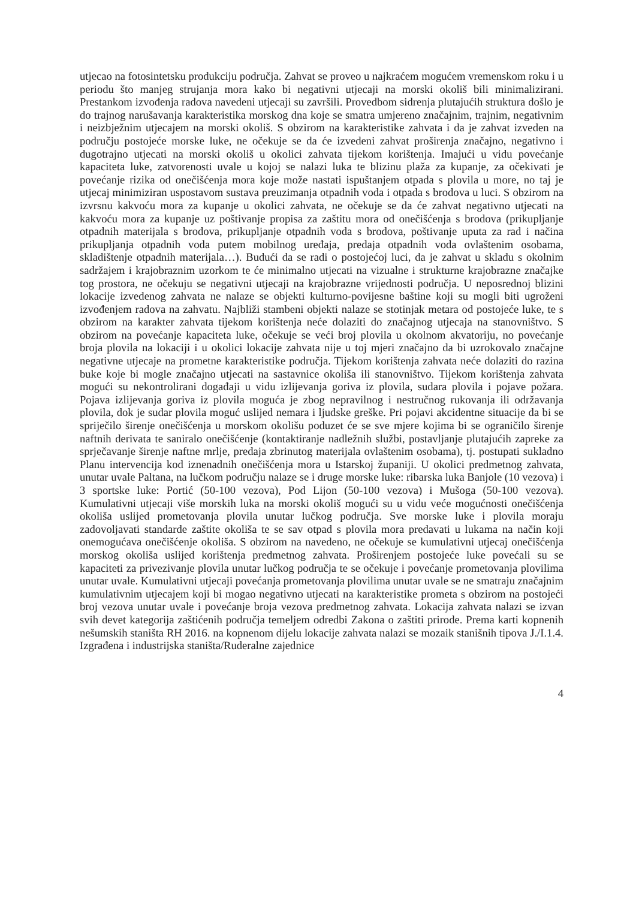utjecao na fotosintetsku produkciju područja. Zahvat se proveo u najkraćem mogućem vremenskom roku i u periodu što manjeg strujanja mora kako bi negativni utjecaji na morski okoliš bili minimalizirani. Prestankom izvođenja radova navedeni utjecaji su završili. Provedbom sidrenja plutajućih struktura došlo je do trajnog narušavanja karakteristika morskog dna koje se smatra umjereno značajnim, trajnim, negativnim i neizbježnim utjecajem na morski okoliš. S obzirom na karakteristike zahvata i da je zahvat izveden na području postojeće morske luke, ne očekuje se da će izvedeni zahvat proširenja značajno, negativno i dugotrajno utjecati na morski okoliš u okolici zahvata tijekom korištenja. Imajući u vidu povećanje kapaciteta luke, zatvorenosti uvale u kojoj se nalazi luka te blizinu plaža za kupanje, za očekivati je povećanje rizika od onečišćenja mora koje može nastati ispuštanjem otpada s plovila u more, no taj je utjecaj minimiziran uspostavom sustava preuzimanja otpadnih voda i otpada s brodova u luci. S obzirom na izvrsnu kakvoću mora za kupanje u okolici zahvata, ne očekuje se da će zahvat negativno utjecati na kakvoću mora za kupanje uz poštivanje propisa za zaštitu mora od onečišćenja s brodova (prikupljanje otpadnih materijala s brodova, prikupljanje otpadnih voda s brodova, poštivanje uputa za rad i načina prikupljanja otpadnih voda putem mobilnog uređaja, predaja otpadnih voda ovlaštenim osobama, skladištenje otpadnih materijala…). Budući da se radi o postojećoj luci, da je zahvat u skladu s okolnim sadržajem i krajobraznim uzorkom te će minimalno utjecati na vizualne i strukturne krajobrazne značajke tog prostora, ne očekuju se negativni utjecaji na krajobrazne vrijednosti područja. U neposrednoj blizini lokacije izvedenog zahvata ne nalaze se objekti kulturno-povijesne baštine koji su mogli biti ugroženi izvođenjem radova na zahvatu. Najbliži stambeni objekti nalaze se stotinjak metara od postojeće luke, te s obzirom na karakter zahvata tijekom korištenja neće dolaziti do značajnog utjecaja na stanovništvo. S obzirom na povećanje kapaciteta luke, očekuje se veći broj plovila u okolnom akvatoriju, no povećanje broja plovila na lokaciji i u okolici lokacije zahvata nije u toj mjeri značajno da bi uzrokovalo značajne negativne utjecaje na prometne karakteristike područja. Tijekom korištenja zahvata neće dolaziti do razina buke koje bi mogle značajno utjecati na sastavnice okoliša ili stanovništvo. Tijekom korištenja zahvata mogući su nekontrolirani događaji u vidu izlijevanja goriva iz plovila, sudara plovila i pojave požara. Pojava izlijevanja goriva iz plovila moguća je zbog nepravilnog i nestručnog rukovanja ili održavanja plovila, dok je sudar plovila moguć uslijed nemara i ljudske greške. Pri pojavi akcidentne situacije da bi se spriječilo širenje onečišćenja u morskom okolišu poduzet će se sve mjere kojima bi se ograničilo širenje naftnih derivata te saniralo onečišćenje (kontaktiranje nadležnih službi, postavljanje plutajućih zapreke za sprječavanje širenje naftne mrlje, predaja zbrinutog materijala ovlaštenim osobama), tj. postupati sukladno Planu intervencija kod iznenadnih onečišćenja mora u Istarskoj županiji. U okolici predmetnog zahvata, unutar uvale Paltana, na lučkom području nalaze se i druge morske luke: ribarska luka Banjole (10 vezova) i 3 sportske luke: Portić (50-100 vezova), Pod Lijon (50-100 vezova) i Mušoga (50-100 vezova). Kumulativni utjecaji više morskih luka na morski okoliš mogući su u vidu veće mogućnosti onečišćenja okoliša uslijed prometovanja plovila unutar lučkog područja. Sve morske luke i plovila moraju zadovoljavati standarde zaštite okoliša te se sav otpad s plovila mora predavati u lukama na način koji onemogućava onečišćenje okoliša. S obzirom na navedeno, ne očekuje se kumulativni utjecaj onečišćenja morskog okoliša uslijed korištenja predmetnog zahvata. Proširenjem postojeće luke povećali su se kapaciteti za privezivanje plovila unutar lučkog područja te se očekuje i povećanje prometovanja plovilima unutar uvale. Kumulativni utjecaji povećanja prometovanja plovilima unutar uvale se ne smatraju značajnim kumulativnim utjecajem koji bi mogao negativno utjecati na karakteristike prometa s obzirom na postojeći broj vezova unutar uvale i povećanje broja vezova predmetnog zahvata. Lokacija zahvata nalazi se izvan svih devet kategorija zaštićenih područja temeljem odredbi Zakona o zaštiti prirode. Prema karti kopnenih nešumskih staništa RH 2016. na kopnenom dijelu lokacije zahvata nalazi se mozaik stanišnih tipova J./I.1.4. Izgrađena i industrijska staništa/Ruderalne zajednice
4